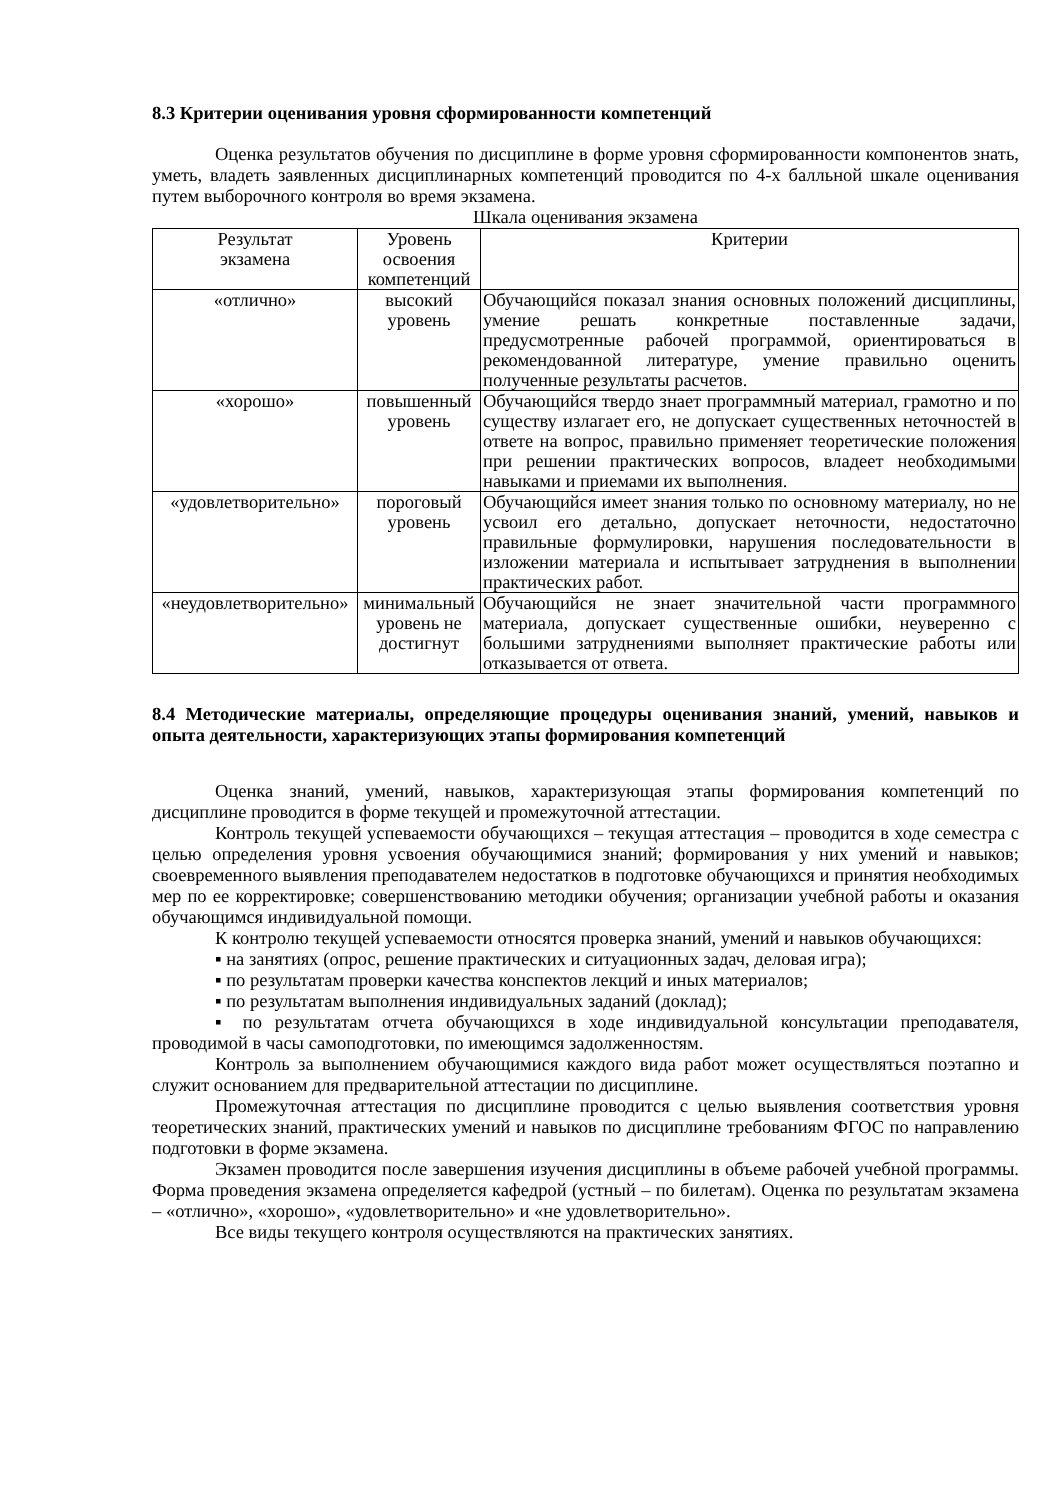8.3 Критерии оценивания уровня сформированности компетенций
Оценка результатов обучения по дисциплине в форме уровня сформированности компонентов знать, уметь, владеть заявленных дисциплинарных компетенций проводится по 4-х балльной шкале оценивания путем выборочного контроля во время экзамена.
Шкала оценивания экзамена
| Результат экзамена | Уровень освоения компетенций | Критерии |
| --- | --- | --- |
| «отлично» | высокий уровень | Обучающийся показал знания основных положений дисциплины, умение решать конкретные поставленные задачи, предусмотренные рабочей программой, ориентироваться в рекомендованной литературе, умение правильно оценить полученные результаты расчетов. |
| «хорошо» | повышенный уровень | Обучающийся твердо знает программный материал, грамотно и по существу излагает его, не допускает существенных неточностей в ответе на вопрос, правильно применяет теоретические положения при решении практических вопросов, владеет необходимыми навыками и приемами их выполнения. |
| «удовлетворительно» | пороговый уровень | Обучающийся имеет знания только по основному материалу, но не усвоил его детально, допускает неточности, недостаточно правильные формулировки, нарушения последовательности в изложении материала и испытывает затруднения в выполнении практических работ. |
| «неудовлетворительно» | минимальный уровень не достигнут | Обучающийся не знает значительной части программного материала, допускает существенные ошибки, неуверенно с большими затруднениями выполняет практические работы или отказывается от ответа. |
8.4 Методические материалы, определяющие процедуры оценивания знаний, умений, навыков и опыта деятельности, характеризующих этапы формирования компетенций
Оценка знаний, умений, навыков, характеризующая этапы формирования компетенций по дисциплине проводится в форме текущей и промежуточной аттестации.
Контроль текущей успеваемости обучающихся – текущая аттестация – проводится в ходе семестра с целью определения уровня усвоения обучающимися знаний; формирования у них умений и навыков; своевременного выявления преподавателем недостатков в подготовке обучающихся и принятия необходимых мер по ее корректировке; совершенствованию методики обучения; организации учебной работы и оказания обучающимся индивидуальной помощи.
К контролю текущей успеваемости относятся проверка знаний, умений и навыков обучающихся:
▪ на занятиях (опрос, решение практических и ситуационных задач, деловая игра);
▪ по результатам проверки качества конспектов лекций и иных материалов;
▪ по результатам выполнения индивидуальных заданий (доклад);
▪ по результатам отчета обучающихся в ходе индивидуальной консультации преподавателя, проводимой в часы самоподготовки, по имеющимся задолженностям.
Контроль за выполнением обучающимися каждого вида работ может осуществляться поэтапно и служит основанием для предварительной аттестации по дисциплине.
Промежуточная аттестация по дисциплине проводится с целью выявления соответствия уровня теоретических знаний, практических умений и навыков по дисциплине требованиям ФГОС по направлению подготовки в форме экзамена.
Экзамен проводится после завершения изучения дисциплины в объеме рабочей учебной программы. Форма проведения экзамена определяется кафедрой (устный – по билетам). Оценка по результатам экзамена – «отлично», «хорошо», «удовлетворительно» и «не удовлетворительно».
Все виды текущего контроля осуществляются на практических занятиях.